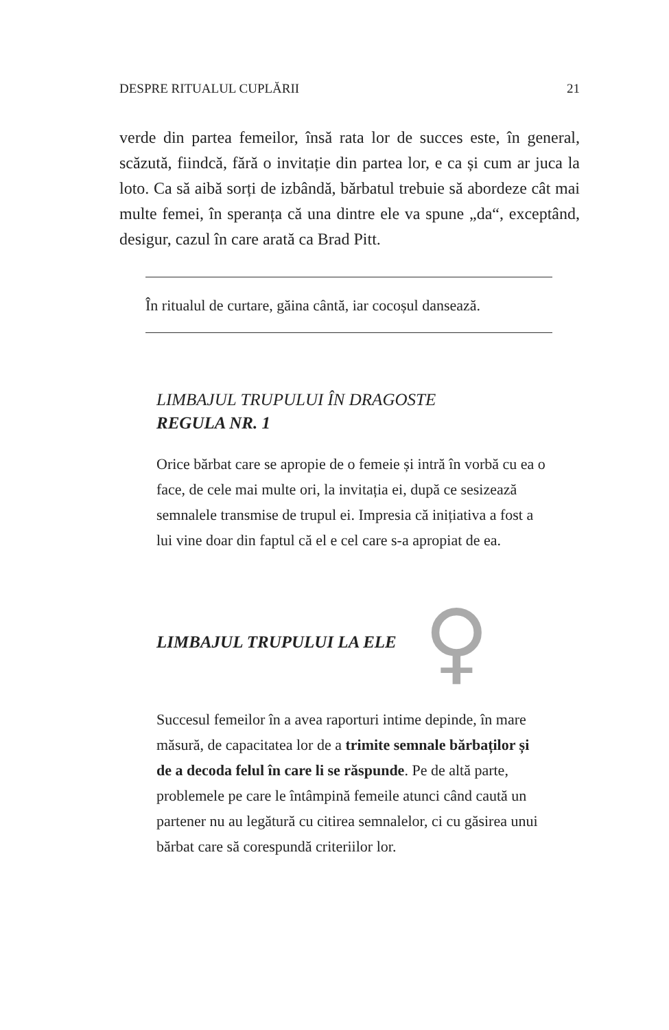DESPRE RITUALUL CUPLĂRII 21
verde din partea femeilor, însă rata lor de succes este, în general, scăzută, fiindcă, fără o invitație din partea lor, e ca și cum ar juca la loto. Ca să aibă sorți de izbândă, bărbatul trebuie să abordeze cât mai multe femei, în speranța că una dintre ele va spune „da“, exceptând, desigur, cazul în care arată ca Brad Pitt.
În ritualul de curtare, găina cântă, iar cocoșul dansează.
LIMBAJUL TRUPULUI ÎN DRAGOSTE
REGULA NR. 1
Orice bărbat care se apropie de o femeie și intră în vorbă cu ea o face, de cele mai multe ori, la invitația ei, după ce sesizează semnalele transmise de trupul ei. Impresia că inițiativa a fost a lui vine doar din faptul că el e cel care s-a apropiat de ea.
LIMBAJUL TRUPULUI LA ELE
♀
Succesul femeilor în a avea raporturi intime depinde, în mare măsură, de capacitatea lor de a trimite semnale bărbaților și de a decoda felul în care li se răspunde. Pe de altă parte, problemele pe care le întâmpină femeile atunci când caută un partener nu au legătură cu citirea semnalelor, ci cu găsirea unui bărbat care să corespundă criteriilor lor.